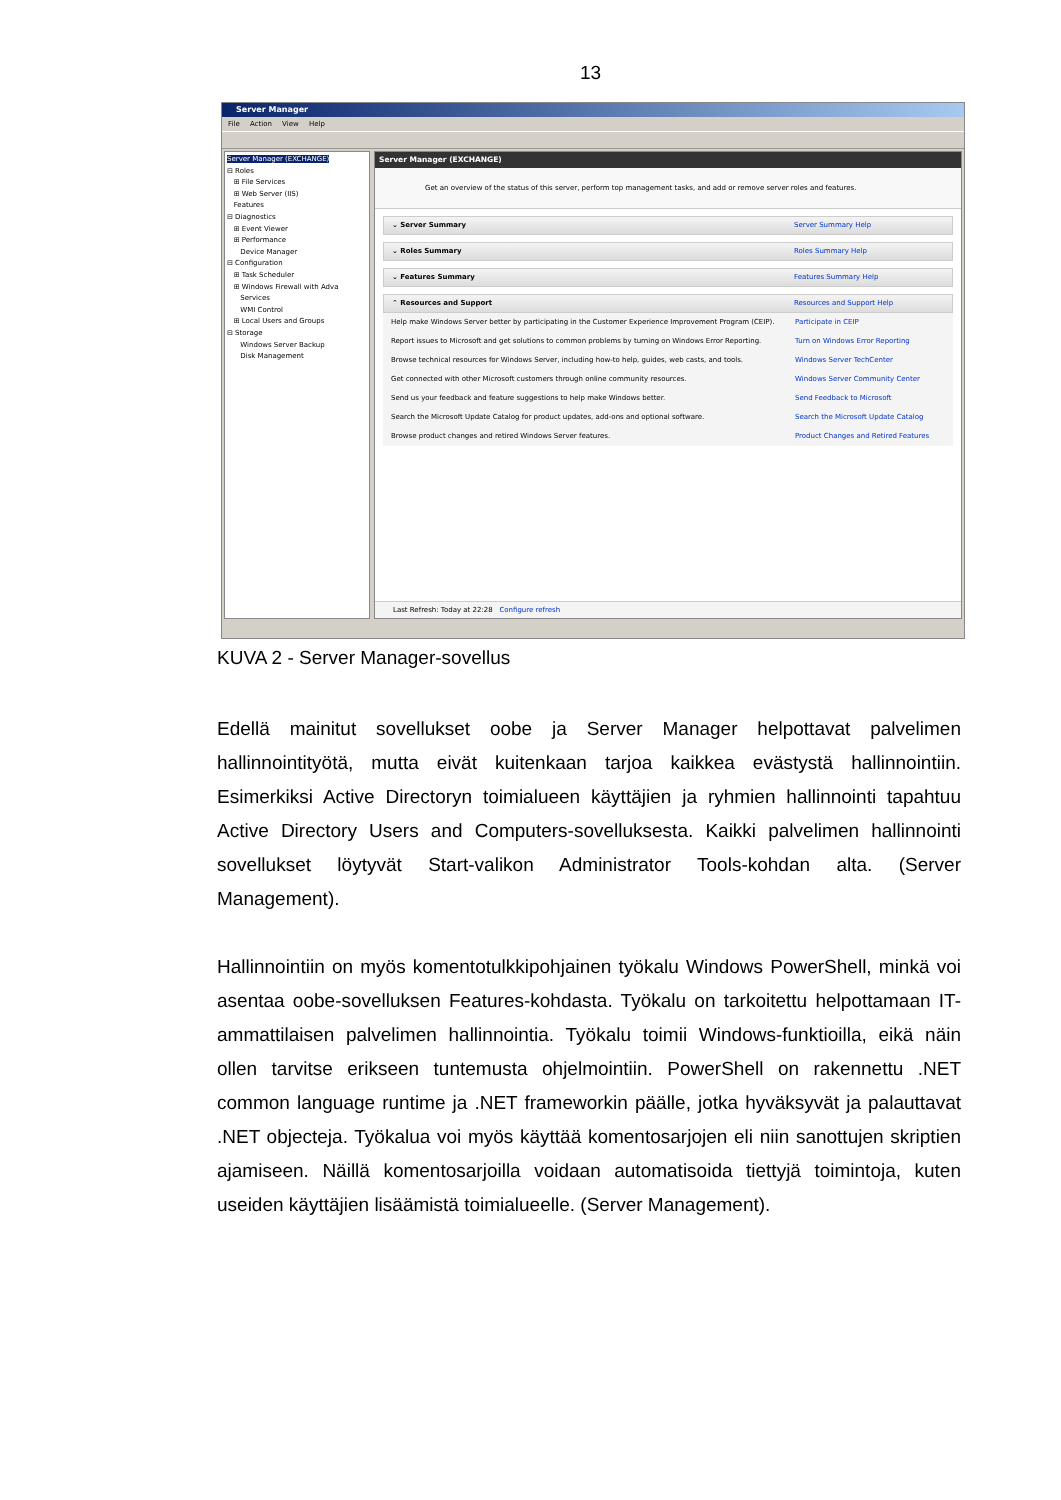13
Server Manager
File Action View Help
Server Manager (EXCHANGE)
⊟ Roles
⊞ File Services
⊞ Web Server (IIS)
Features
⊟ Diagnostics
⊞ Event Viewer
⊞ Performance
Device Manager
⊟ Configuration
⊞ Task Scheduler
⊞ Windows Firewall with Adva
Services
WMI Control
⊞ Local Users and Groups
⊟ Storage
Windows Server Backup
Disk Management
Server Manager (EXCHANGE)
Get an overview of the status of this server, perform top management tasks, and add or remove server roles and features.
⌄ Server Summary Server Summary Help
⌄ Roles Summary Roles Summary Help
⌄ Features Summary Features Summary Help
⌃ Resources and Support Resources and Support Help
Help make Windows Server better by participating in the Customer Experience Improvement Program (CEIP). Participate in CEIP
Report issues to Microsoft and get solutions to common problems by turning on Windows Error Reporting. Turn on Windows Error Reporting
Browse technical resources for Windows Server, including how-to help, guides, web casts, and tools. Windows Server TechCenter
Get connected with other Microsoft customers through online community resources. Windows Server Community Center
Send us your feedback and feature suggestions to help make Windows better. Send Feedback to Microsoft
Search the Microsoft Update Catalog for product updates, add-ons and optional software. Search the Microsoft Update Catalog
Browse product changes and retired Windows Server features. Product Changes and Retired Features
Last Refresh: Today at 22:28 Configure refresh
KUVA 2 - Server Manager-sovellus
Edellä mainitut sovellukset oobe ja Server Manager helpottavat palvelimen hallinnointityötä, mutta eivät kuitenkaan tarjoa kaikkea evästystä hallinnointiin. Esimerkiksi Active Directoryn toimialueen käyttäjien ja ryhmien hallinnointi tapahtuu Active Directory Users and Computers-sovelluksesta. Kaikki palvelimen hallinnointi sovellukset löytyvät Start-valikon Administrator Tools-kohdan alta. (Server Management).
Hallinnointiin on myös komentotulkkipohjainen työkalu Windows PowerShell, minkä voi asentaa oobe-sovelluksen Features-kohdasta. Työkalu on tarkoitettu helpottamaan IT-ammattilaisen palvelimen hallinnointia. Työkalu toimii Windows-funktioilla, eikä näin ollen tarvitse erikseen tuntemusta ohjelmointiin. PowerShell on rakennettu .NET common language runtime ja .NET frameworkin päälle, jotka hyväksyvät ja palauttavat .NET objecteja. Työkalua voi myös käyttää komentosarjojen eli niin sanottujen skriptien ajamiseen. Näillä komentosarjoilla voidaan automatisoida tiettyjä toimintoja, kuten useiden käyttäjien lisäämistä toimialueelle. (Server Management).